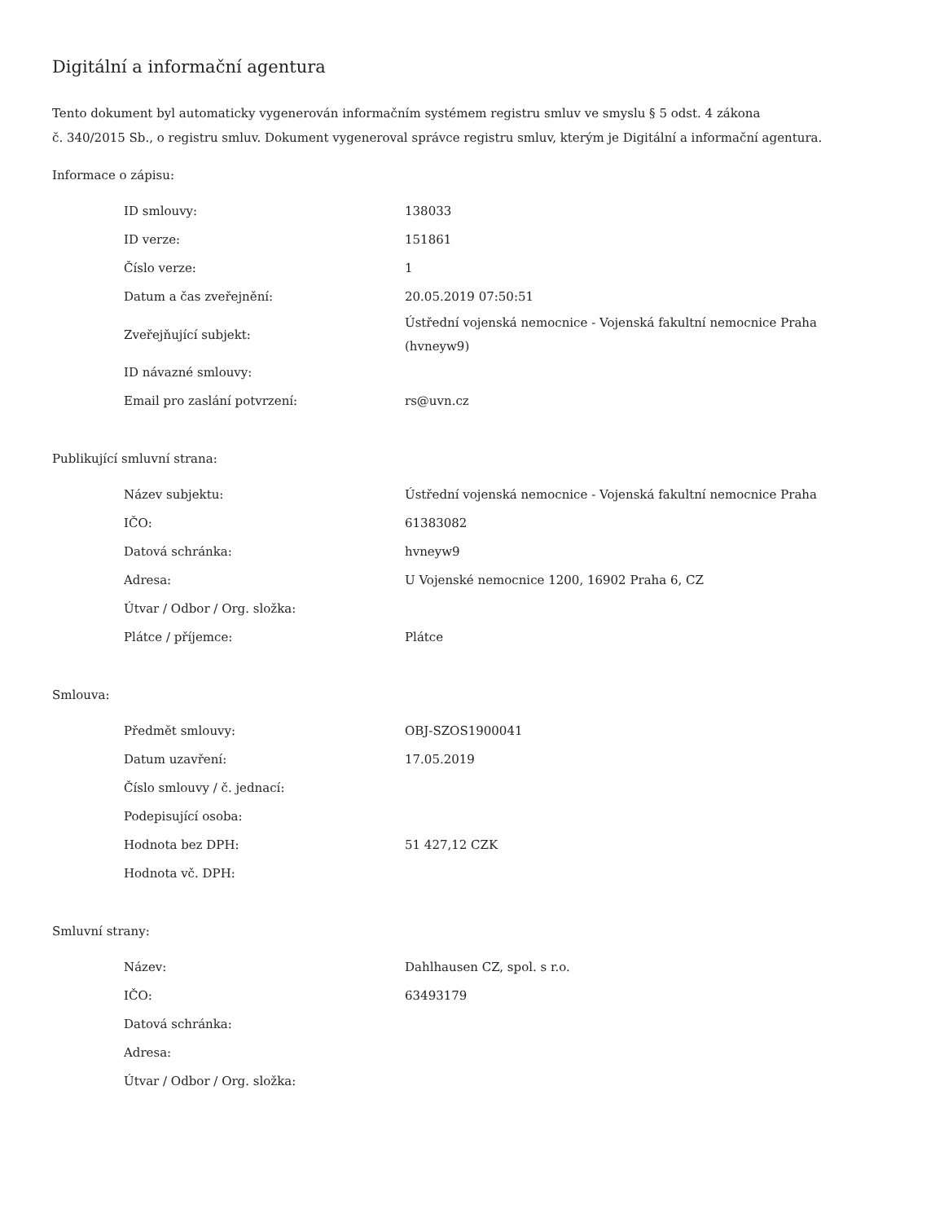Digitální a informační agentura
Tento dokument byl automaticky vygenerován informačním systémem registru smluv ve smyslu § 5 odst. 4 zákona
č. 340/2015 Sb., o registru smluv. Dokument vygeneroval správce registru smluv, kterým je Digitální a informační agentura.
Informace o zápisu:
| ID smlouvy: | 138033 |
| ID verze: | 151861 |
| Číslo verze: | 1 |
| Datum a čas zveřejnění: | 20.05.2019 07:50:51 |
| Zveřejňující subjekt: | Ústřední vojenská nemocnice - Vojenská fakultní nemocnice Praha (hvneyw9) |
| ID návazné smlouvy: | |
| Email pro zaslání potvrzení: | rs@uvn.cz |
Publikující smluvní strana:
| Název subjektu: | Ústřední vojenská nemocnice - Vojenská fakultní nemocnice Praha |
| IČO: | 61383082 |
| Datová schránka: | hvneyw9 |
| Adresa: | U Vojenské nemocnice 1200, 16902 Praha 6, CZ |
| Útvar / Odbor / Org. složka: | |
| Plátce / příjemce: | Plátce |
Smlouva:
| Předmět smlouvy: | OBJ-SZOS1900041 |
| Datum uzavření: | 17.05.2019 |
| Číslo smlouvy / č. jednací: | |
| Podepisující osoba: | |
| Hodnota bez DPH: | 51 427,12 CZK |
| Hodnota vč. DPH: | |
Smluvní strany:
| Název: | Dahlhausen CZ, spol. s r.o. |
| IČO: | 63493179 |
| Datová schránka: | |
| Adresa: | |
| Útvar / Odbor / Org. složka: | |